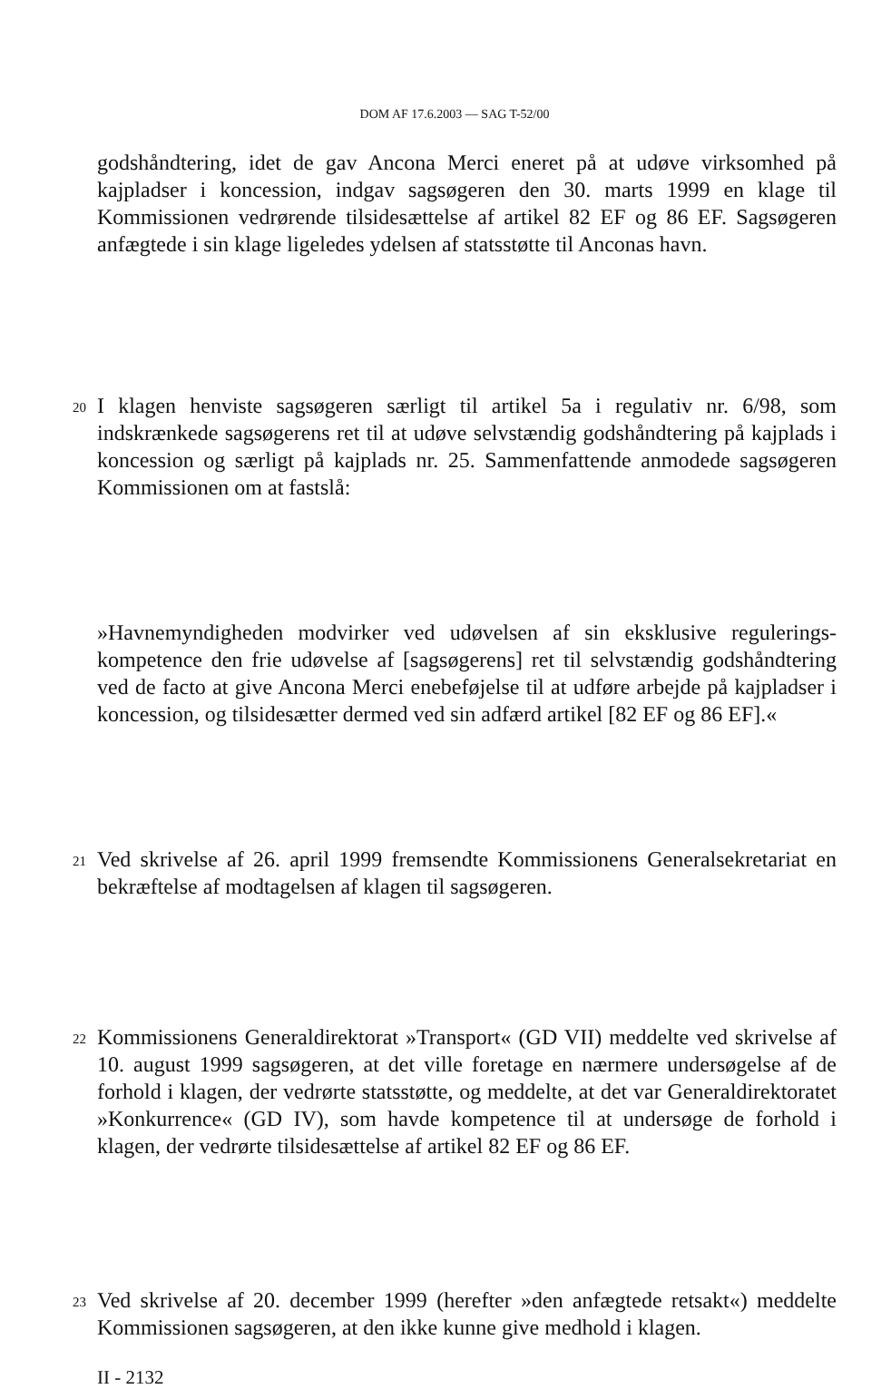DOM AF 17.6.2003 — SAG T-52/00
godshåndtering, idet de gav Ancona Merci eneret på at udøve virksomhed på kajpladser i koncession, indgav sagsøgeren den 30. marts 1999 en klage til Kommissionen vedrørende tilsidesættelse af artikel 82 EF og 86 EF. Sagsøgeren anfægtede i sin klage ligeledes ydelsen af statsstøtte til Anconas havn.
20
I klagen henviste sagsøgeren særligt til artikel 5a i regulativ nr. 6/98, som indskrænkede sagsøgerens ret til at udøve selvstændig godshåndtering på kajplads i koncession og særligt på kajplads nr. 25. Sammenfattende anmodede sagsøgeren Kommissionen om at fastslå:
»Havnemyndigheden modvirker ved udøvelsen af sin eksklusive regulerings­kompetence den frie udøvelse af [sagsøgerens] ret til selvstændig godshåndtering ved de facto at give Ancona Merci enebeføjelse til at udføre arbejde på kajpladser i koncession, og tilsidesætter dermed ved sin adfærd artikel [82 EF og 86 EF].«
21
Ved skrivelse af 26. april 1999 fremsendte Kommissionens Generalsekretariat en bekræftelse af modtagelsen af klagen til sagsøgeren.
22
Kommissionens Generaldirektorat »Transport« (GD VII) meddelte ved skrivelse af 10. august 1999 sagsøgeren, at det ville foretage en nærmere undersøgelse af de forhold i klagen, der vedrørte statsstøtte, og meddelte, at det var Generaldirek­toratet »Konkurrence« (GD IV), som havde kompetence til at undersøge de forhold i klagen, der vedrørte tilsidesættelse af artikel 82 EF og 86 EF.
23
Ved skrivelse af 20. december 1999 (herefter »den anfægtede retsakt«) meddelte Kommissionen sagsøgeren, at den ikke kunne give medhold i klagen.
II - 2132